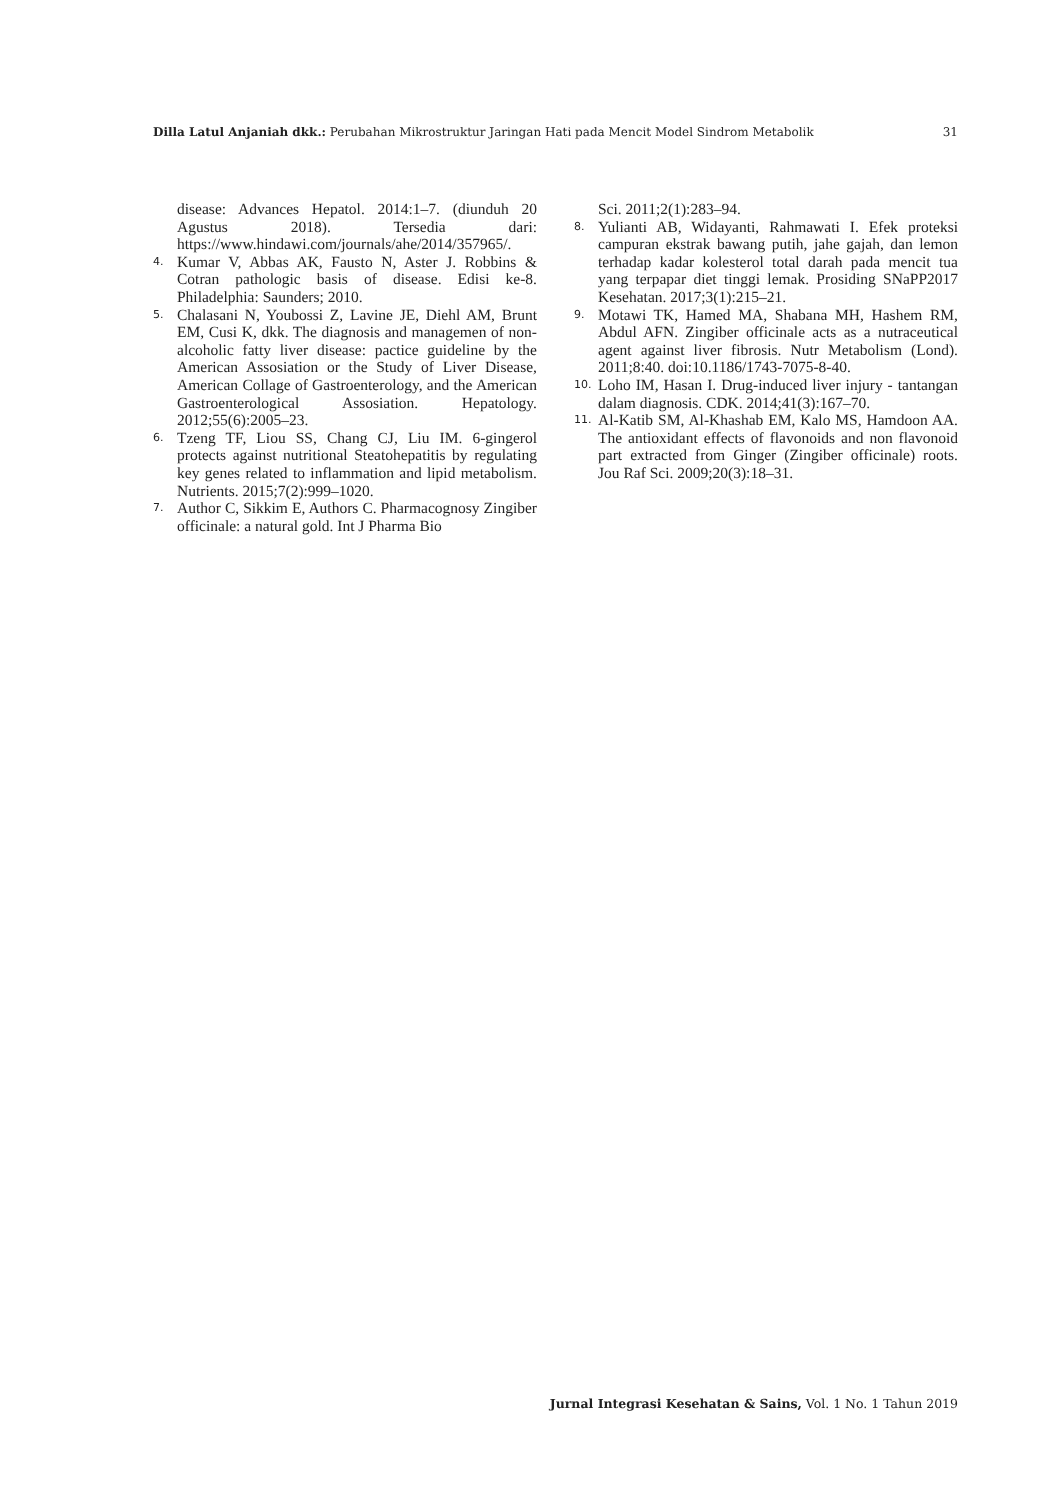Dilla Latul Anjaniah dkk.: Perubahan Mikrostruktur Jaringan Hati pada Mencit Model Sindrom Metabolik 31
disease: Advances Hepatol. 2014:1–7. (diunduh 20 Agustus 2018). Tersedia dari: https://www.hindawi.com/journals/ahe/2014/357965/.
4. Kumar V, Abbas AK, Fausto N, Aster J. Robbins & Cotran pathologic basis of disease. Edisi ke-8. Philadelphia: Saunders; 2010.
5. Chalasani N, Youbossi Z, Lavine JE, Diehl AM, Brunt EM, Cusi K, dkk. The diagnosis and managemen of non-alcoholic fatty liver disease: pactice guideline by the American Assosiation or the Study of Liver Disease, American Collage of Gastroenterology, and the American Gastroenterological Assosiation. Hepatology. 2012;55(6):2005–23.
6. Tzeng TF, Liou SS, Chang CJ, Liu IM. 6-gingerol protects against nutritional Steatohepatitis by regulating key genes related to inflammation and lipid metabolism. Nutrients. 2015;7(2):999–1020.
7. Author C, Sikkim E, Authors C. Pharmacognosy Zingiber officinale: a natural gold. Int J Pharma Bio
Sci. 2011;2(1):283–94.
8. Yulianti AB, Widayanti, Rahmawati I. Efek proteksi campuran ekstrak bawang putih, jahe gajah, dan lemon terhadap kadar kolesterol total darah pada mencit tua yang terpapar diet tinggi lemak. Prosiding SNaPP2017 Kesehatan. 2017;3(1):215–21.
9. Motawi TK, Hamed MA, Shabana MH, Hashem RM, Abdul AFN. Zingiber officinale acts as a nutraceutical agent against liver fibrosis. Nutr Metabolism (Lond). 2011;8:40. doi:10.1186/1743-7075-8-40.
10. Loho IM, Hasan I. Drug-induced liver injury - tantangan dalam diagnosis. CDK. 2014;41(3):167–70.
11. Al-Katib SM, Al-Khashab EM, Kalo MS, Hamdoon AA. The antioxidant effects of flavonoids and non flavonoid part extracted from Ginger (Zingiber officinale) roots. Jou Raf Sci. 2009;20(3):18–31.
Jurnal Integrasi Kesehatan & Sains, Vol. 1 No. 1 Tahun 2019